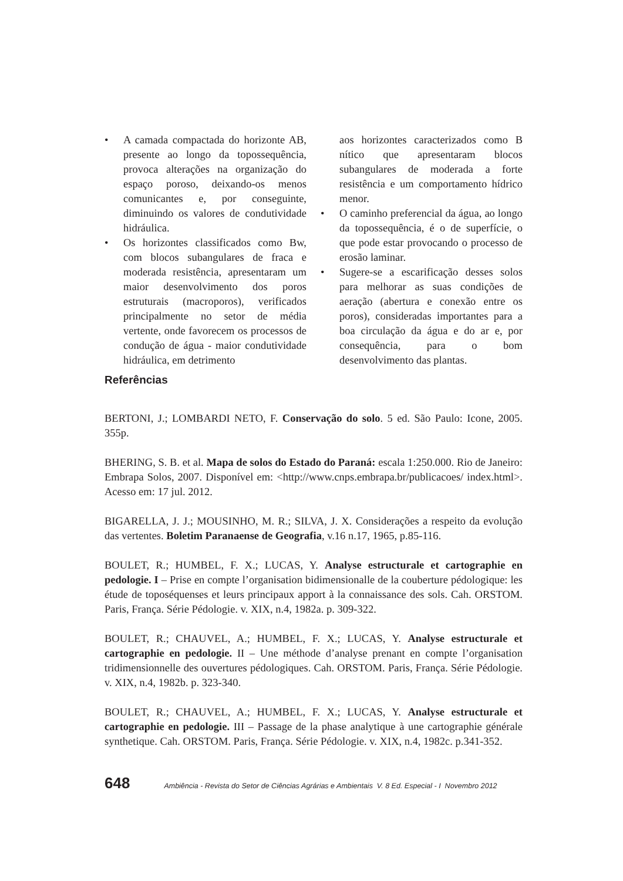• A camada compactada do horizonte AB, presente ao longo da topossequência, provoca alterações na organização do espaço poroso, deixando-os menos comunicantes e, por conseguinte, diminuindo os valores de condutividade hidráulica.
• Os horizontes classificados como Bw, com blocos subangulares de fraca e moderada resistência, apresentaram um maior desenvolvimento dos poros estruturais (macroporos), verificados principalmente no setor de média vertente, onde favorecem os processos de condução de água - maior condutividade hidráulica, em detrimento
aos horizontes caracterizados como B nítico que apresentaram blocos subangulares de moderada a forte resistência e um comportamento hídrico menor.
• O caminho preferencial da água, ao longo da topossequência, é o de superfície, o que pode estar provocando o processo de erosão laminar.
• Sugere-se a escarificação desses solos para melhorar as suas condições de aeração (abertura e conexão entre os poros), consideradas importantes para a boa circulação da água e do ar e, por consequência, para o bom desenvolvimento das plantas.
Referências
BERTONI, J.; LOMBARDI NETO, F. Conservação do solo. 5 ed. São Paulo: Icone, 2005. 355p.
BHERING, S. B. et al. Mapa de solos do Estado do Paraná: escala 1:250.000. Rio de Janeiro: Embrapa Solos, 2007. Disponível em: <http://www.cnps.embrapa.br/publicacoes/ index.html>. Acesso em: 17 jul. 2012.
BIGARELLA, J. J.; MOUSINHO, M. R.; SILVA, J. X. Considerações a respeito da evolução das vertentes. Boletim Paranaense de Geografia, v.16 n.17, 1965, p.85-116.
BOULET, R.; HUMBEL, F. X.; LUCAS, Y. Analyse estructurale et cartographie en pedologie. I – Prise en compte l’organisation bidimensionalle de la couberture pédologique: les étude de toposéquenses et leurs principaux apport à la connaissance des sols. Cah. ORSTOM. Paris, França. Série Pédologie. v. XIX, n.4, 1982a. p. 309-322.
BOULET, R.; CHAUVEL, A.; HUMBEL, F. X.; LUCAS, Y. Analyse estructurale et cartographie en pedologie. II – Une méthode d’analyse prenant en compte l’organisation tridimensionnelle des ouvertures pédologiques. Cah. ORSTOM. Paris, França. Série Pédologie. v. XIX, n.4, 1982b. p. 323-340.
BOULET, R.; CHAUVEL, A.; HUMBEL, F. X.; LUCAS, Y. Analyse estructurale et cartographie en pedologie. III – Passage de la phase analytique à une cartographie générale synthetique. Cah. ORSTOM. Paris, França. Série Pédologie. v. XIX, n.4, 1982c. p.341-352.
648 Ambiência - Revista do Setor de Ciências Agrárias e Ambientais V. 8 Ed. Especial - I Novembro 2012